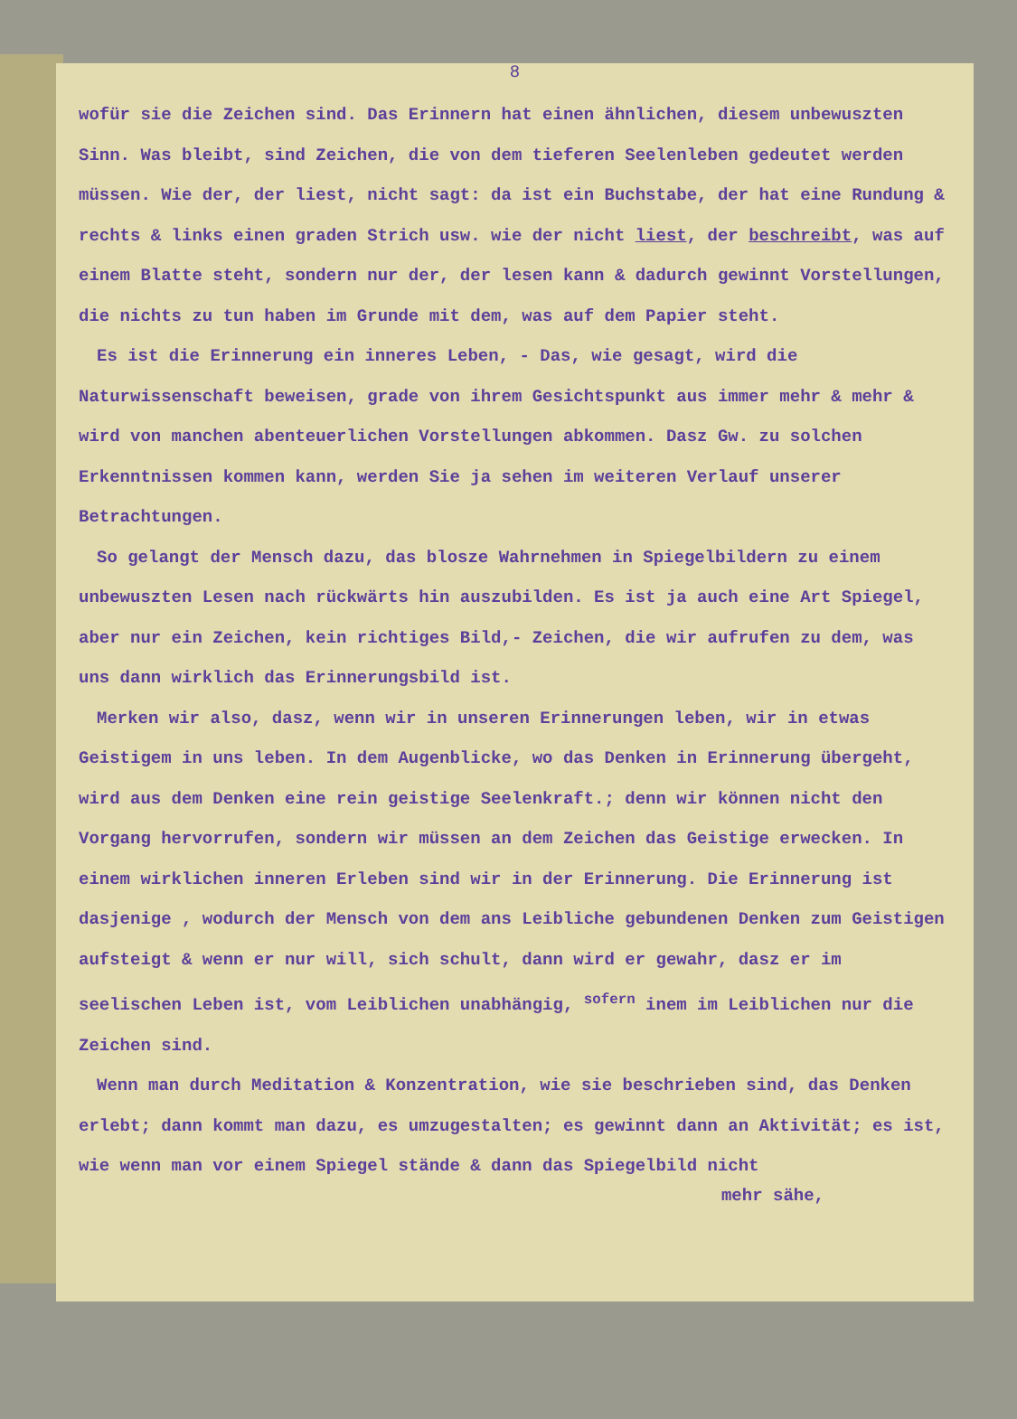8
wofür sie die Zeichen sind. Das Erinnern hat einen ähnlichen, diesem unbewuszten Sinn. Was bleibt, sind Zeichen, die von dem tieferen Seelenleben gedeutet werden müssen. Wie der, der liest, nicht sagt: da ist ein Buchstabe, der hat eine Rundung & rechts & links einen graden Strich usw. wie der nicht liest, der beschreibt, was auf einem Blatte steht, sondern nur der, der lesen kann & dadurch gewinnt Vorstellungen, die nichts zu tun haben im Grunde mit dem, was auf dem Papier steht.
Es ist die Erinnerung ein inneres Leben, - Das, wie gesagt, wird die Naturwissenschaft beweisen, grade von ihrem Gesichtspunkt aus immer mehr & mehr & wird von manchen abenteuerlichen Vorstellungen abkommen. Dasz Gw. zu solchen Erkenntnissen kommen kann, werden Sie ja sehen im weiteren Verlauf unserer Betrachtungen.
So gelangt der Mensch dazu, das blosze Wahrnehmen in Spiegelbildern zu einem unbewuszten Lesen nach rückwärts hin auszubilden. Es ist ja auch eine Art Spiegel, aber nur ein Zeichen, kein richtiges Bild,- Zeichen, die wir aufrufen zu dem, was uns dann wirklich das Erinnerungsbild ist.
Merken wir also, dasz, wenn wir in unseren Erinnerungen leben, wir in etwas Geistigem in uns leben. In dem Augenblicke, wo das Denken in Erinnerung übergeht, wird aus dem Denken eine rein geistige Seelenkraft.; denn wir können nicht den Vorgang hervorrufen, sondern wir müssen an dem Zeichen das Geistige erwecken. In einem wirklichen inneren Erleben sind wir in der Erinnerung. Die Erinnerung ist dasjenige , wodurch der Mensch von dem ans Leibliche gebundenen Denken zum Geistigen aufsteigt & wenn er nur will, sich schult, dann wird er gewahr, dasz er im seelischen Leben ist, vom Leiblichen unabhängig, <sup>sofern</sup> inem im Leiblichen nur die Zeichen sind.
Wenn man durch Meditation & Konzentration, wie sie beschrieben sind, das Denken erlebt; dann kommt man dazu, es umzugestalten; es gewinnt dann an Aktivität; es ist, wie wenn man vor einem Spiegel stände & dann das Spiegelbild nicht
mehr sähe,